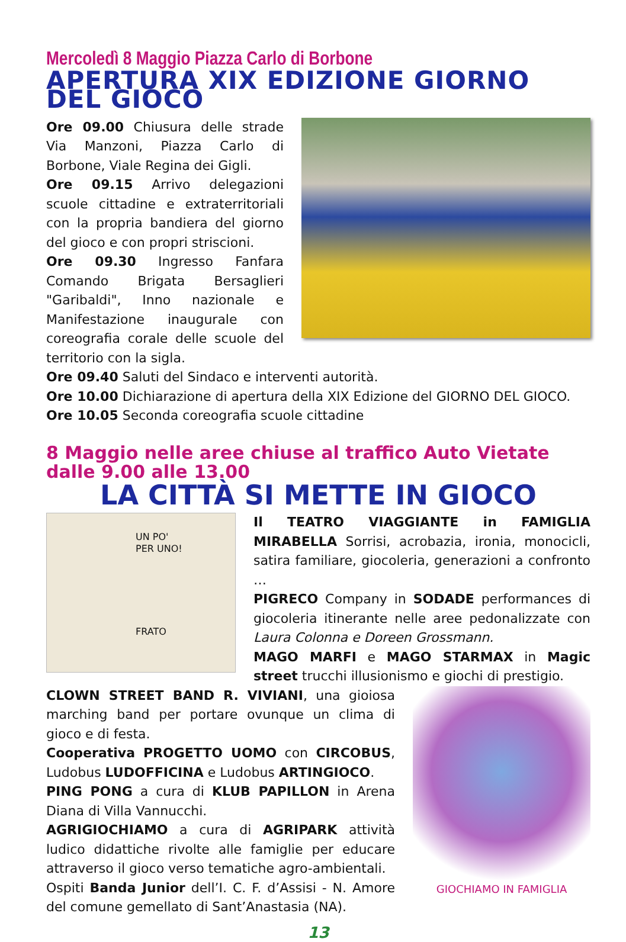Mercoledì 8 Maggio Piazza Carlo di Borbone
APERTURA XIX EDIZIONE GIORNO DEL GIOCO
Ore 09.00 Chiusura delle strade Via Manzoni, Piazza Carlo di Borbone, Viale Regina dei Gigli.
Ore 09.15 Arrivo delegazioni scuole cittadine e extraterritoriali con la propria bandiera del giorno del gioco e con propri striscioni.
Ore 09.30 Ingresso Fanfara Comando Brigata Bersaglieri "Garibaldi", Inno nazionale e Manifestazione inaugurale con coreografia corale delle scuole del territorio con la sigla.
Ore 09.40 Saluti del Sindaco e interventi autorità.
Ore 10.00 Dichiarazione di apertura della XIX Edizione del GIORNO DEL GIOCO.
Ore 10.05 Seconda coreografia scuole cittadine
8 Maggio nelle aree chiuse al traffico Auto Vietate dalle 9.00 alle 13.00
LA CITTÀ SI METTE IN GIOCO
UN PO'
PER UNO!
FRATO
Il TEATRO VIAGGIANTE in FAMIGLIA MIRABELLA Sorrisi, acrobazia, ironia, monocicli, satira familiare, giocoleria, generazioni a confronto …
PIGRECO Company in SODADE performances di giocoleria itinerante nelle aree pedonalizzate con Laura Colonna e Doreen Grossmann.
MAGO MARFI e MAGO STARMAX in Magic street trucchi illusionismo e giochi di prestigio.
CLOWN STREET BAND R. VIVIANI, una gioiosa marching band per portare ovunque un clima di gioco e di festa.
Cooperativa PROGETTO UOMO con CIRCOBUS, Ludobus LUDOFFICINA e Ludobus ARTINGIOCO.
PING PONG a cura di KLUB PAPILLON in Arena Diana di Villa Vannucchi.
AGRIGIOCHIAMO a cura di AGRIPARK attività ludico didattiche rivolte alle famiglie per educare attraverso il gioco verso tematiche agro-ambientali.
Ospiti Banda Junior dell’I. C. F. d’Assisi - N. Amore del comune gemellato di Sant’Anastasia (NA).
GIOCHIAMO IN FAMIGLIA
13